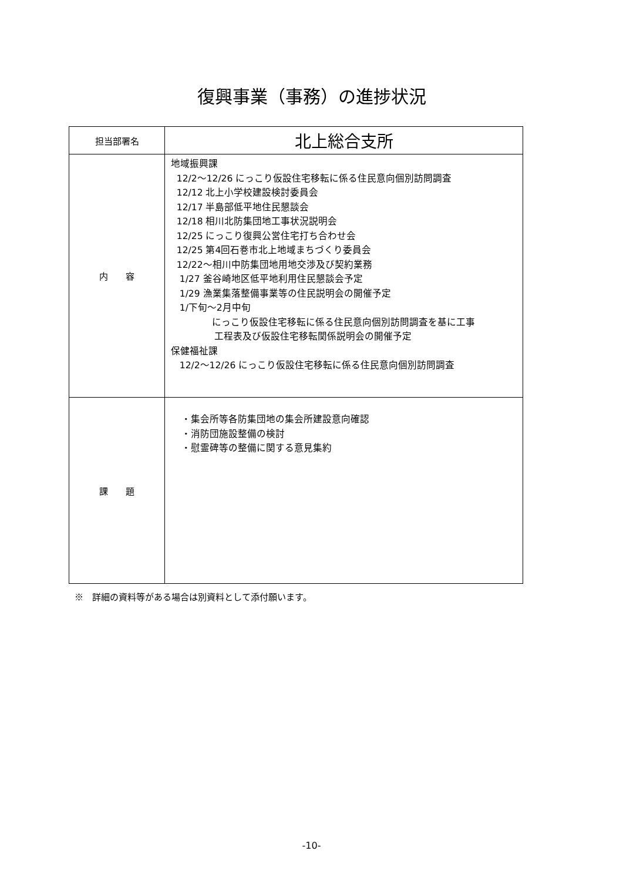復興事業（事務）の進捗状況
| 担当部署名 | 北上総合支所 |
| 内 容 | 地域振興課 12/2～12/26 にっこり仮設住宅移転に係る住民意向個別訪問調査 12/12 北上小学校建設検討委員会 12/17 半島部低平地住民懇談会 12/18 相川北防集団地工事状況説明会 12/25 にっこり復興公営住宅打ち合わせ会 12/25 第4回石巻市北上地域まちづくり委員会 12/22～相川中防集団地用地交渉及び契約業務 1/27 釜谷崎地区低平地利用住民懇談会予定 1/29 漁業集落整備事業等の住民説明会の開催予定 1/下旬～2月中旬 にっこり仮設住宅移転に係る住民意向個別訪問調査を基に工事 工程表及び仮設住宅移転関係説明会の開催予定 保健福祉課 12/2～12/26 にっこり仮設住宅移転に係る住民意向個別訪問調査 |
| 課 題 | ・集会所等各防集団地の集会所建設意向確認 ・消防団施設整備の検討 ・慰霊碑等の整備に関する意見集約 |
※　詳細の資料等がある場合は別資料として添付願います。
-10-